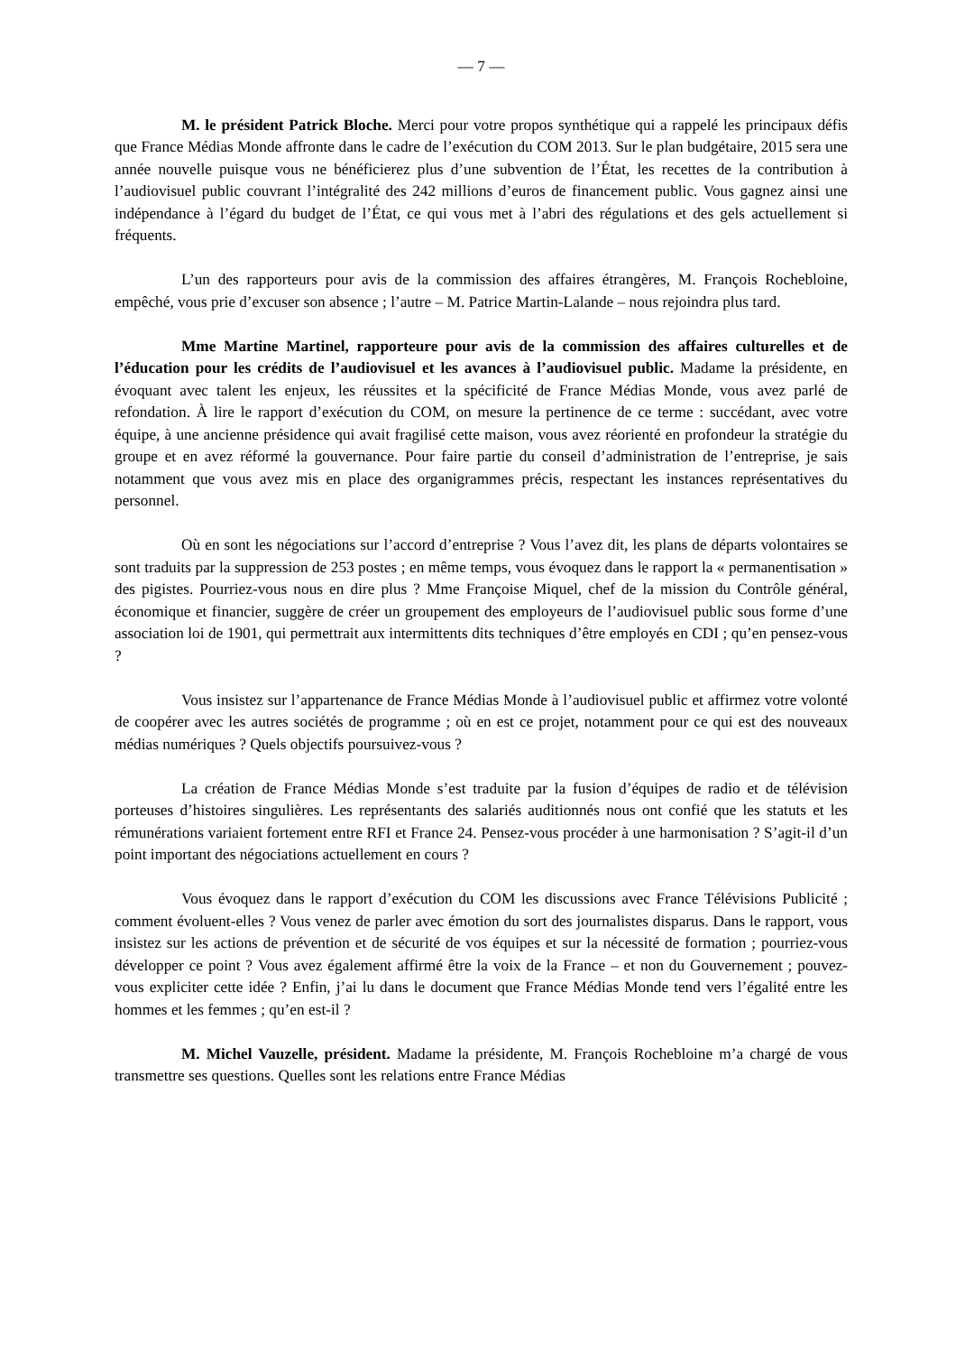— 7 —
M. le président Patrick Bloche. Merci pour votre propos synthétique qui a rappelé les principaux défis que France Médias Monde affronte dans le cadre de l’exécution du COM 2013. Sur le plan budgétaire, 2015 sera une année nouvelle puisque vous ne bénéficierez plus d’une subvention de l’État, les recettes de la contribution à l’audiovisuel public couvrant l’intégralité des 242 millions d’euros de financement public. Vous gagnez ainsi une indépendance à l’égard du budget de l’État, ce qui vous met à l’abri des régulations et des gels actuellement si fréquents.
L’un des rapporteurs pour avis de la commission des affaires étrangères, M. François Rochebloine, empêché, vous prie d’excuser son absence ; l’autre – M. Patrice Martin-Lalande – nous rejoindra plus tard.
Mme Martine Martinel, rapporteure pour avis de la commission des affaires culturelles et de l’éducation pour les crédits de l’audiovisuel et les avances à l’audiovisuel public. Madame la présidente, en évoquant avec talent les enjeux, les réussites et la spécificité de France Médias Monde, vous avez parlé de refondation. À lire le rapport d’exécution du COM, on mesure la pertinence de ce terme : succédant, avec votre équipe, à une ancienne présidence qui avait fragilisé cette maison, vous avez réorienté en profondeur la stratégie du groupe et en avez réformé la gouvernance. Pour faire partie du conseil d’administration de l’entreprise, je sais notamment que vous avez mis en place des organigrammes précis, respectant les instances représentatives du personnel.
Où en sont les négociations sur l’accord d’entreprise ? Vous l’avez dit, les plans de départs volontaires se sont traduits par la suppression de 253 postes ; en même temps, vous évoquez dans le rapport la « permanentisation » des pigistes. Pourriez-vous nous en dire plus ? Mme Françoise Miquel, chef de la mission du Contrôle général, économique et financier, suggère de créer un groupement des employeurs de l’audiovisuel public sous forme d’une association loi de 1901, qui permettrait aux intermittents dits techniques d’être employés en CDI ; qu’en pensez-vous ?
Vous insistez sur l’appartenance de France Médias Monde à l’audiovisuel public et affirmez votre volonté de coopérer avec les autres sociétés de programme ; où en est ce projet, notamment pour ce qui est des nouveaux médias numériques ? Quels objectifs poursuivez-vous ?
La création de France Médias Monde s’est traduite par la fusion d’équipes de radio et de télévision porteuses d’histoires singulières. Les représentants des salariés auditionnés nous ont confié que les statuts et les rémunérations variaient fortement entre RFI et France 24. Pensez-vous procéder à une harmonisation ? S’agit-il d’un point important des négociations actuellement en cours ?
Vous évoquez dans le rapport d’exécution du COM les discussions avec France Télévisions Publicité ; comment évoluent-elles ? Vous venez de parler avec émotion du sort des journalistes disparus. Dans le rapport, vous insistez sur les actions de prévention et de sécurité de vos équipes et sur la nécessité de formation ; pourriez-vous développer ce point ? Vous avez également affirmé être la voix de la France – et non du Gouvernement ; pouvez-vous expliciter cette idée ? Enfin, j’ai lu dans le document que France Médias Monde tend vers l’égalité entre les hommes et les femmes ; qu’en est-il ?
M. Michel Vauzelle, président. Madame la présidente, M. François Rochebloine m’a chargé de vous transmettre ses questions. Quelles sont les relations entre France Médias